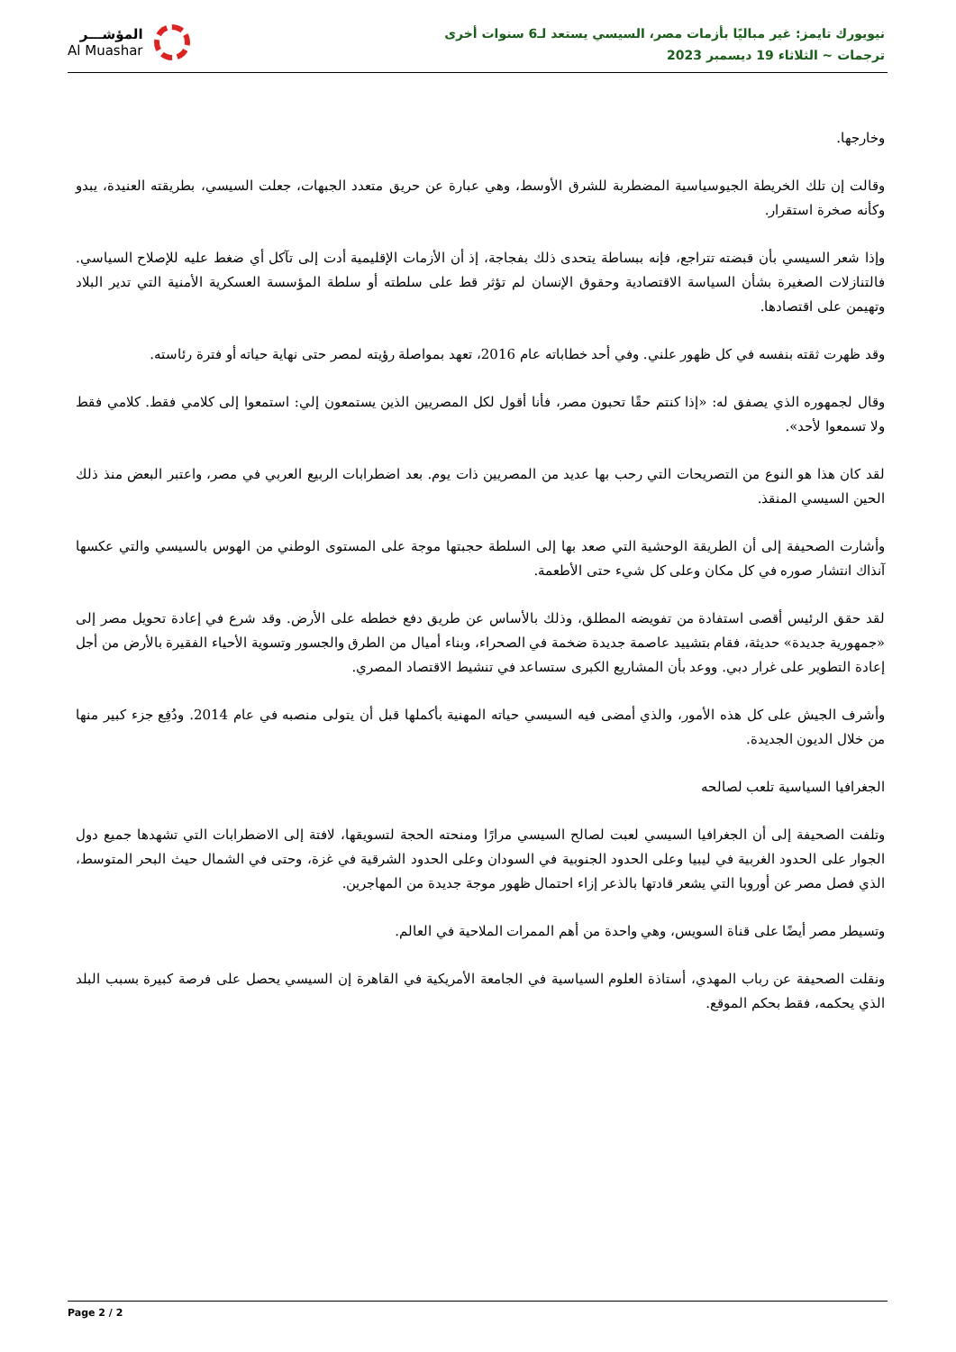نيويورك تايمز: غير مباليًا بأزمات مصر، السيسي يستعد لـ6 سنوات أخرى
ترجمات ~ الثلاثاء 19 ديسمبر 2023
المؤشـــر
Al Muashar
وخارجها.
وقالت إن تلك الخريطة الجيوسياسية المضطربة للشرق الأوسط، وهي عبارة عن حريق متعدد الجبهات، جعلت السيسي، بطريقته العنيدة، يبدو وكأنه صخرة استقرار.
وإذا شعر السيسي بأن قبضته تتراجع، فإنه ببساطة يتحدى ذلك بفجاجة، إذ أن الأزمات الإقليمية أدت إلى تآكل أي ضغط عليه للإصلاح السياسي. فالتنازلات الصغيرة بشأن السياسة الاقتصادية وحقوق الإنسان لم تؤثر قط على سلطته أو سلطة المؤسسة العسكرية الأمنية التي تدير البلاد وتهيمن على اقتصادها.
وقد ظهرت ثقته بنفسه في كل ظهور علني. وفي أحد خطاباته عام 2016، تعهد بمواصلة رؤيته لمصر حتى نهاية حياته أو فترة رئاسته.
وقال لجمهوره الذي يصفق له: «إذا كنتم حقًا تحبون مصر، فأنا أقول لكل المصريين الذين يستمعون إلي: استمعوا إلى كلامي فقط. كلامي فقط ولا تسمعوا لأحد».
لقد كان هذا هو النوع من التصريحات التي رحب بها عديد من المصريين ذات يوم. بعد اضطرابات الربيع العربي في مصر، واعتبر البعض منذ ذلك الحين السيسي المنقذ.
وأشارت الصحيفة إلى أن الطريقة الوحشية التي صعد بها إلى السلطة حجبتها موجة على المستوى الوطني من الهوس بالسيسي والتي عكسها آنذاك انتشار صوره في كل مكان وعلى كل شيء حتى الأطعمة.
لقد حقق الرئيس أقصى استفادة من تفويضه المطلق، وذلك بالأساس عن طريق دفع خططه على الأرض. وقد شرع في إعادة تحويل مصر إلى «جمهورية جديدة» حديثة، فقام بتشييد عاصمة جديدة ضخمة في الصحراء، وبناء أميال من الطرق والجسور وتسوية الأحياء الفقيرة بالأرض من أجل إعادة التطوير على غرار دبي. ووعد بأن المشاريع الكبرى ستساعد في تنشيط الاقتصاد المصري.
وأشرف الجيش على كل هذه الأمور، والذي أمضى فيه السيسي حياته المهنية بأكملها قبل أن يتولى منصبه في عام 2014. ودُفِع جزء كبير منها من خلال الديون الجديدة.
الجغرافيا السياسية تلعب لصالحه
وتلفت الصحيفة إلى أن الجغرافيا السيسي لعبت لصالح السيسي مرارًا ومنحته الحجة لتسويقها، لافتة إلى الاضطرابات التي تشهدها جميع دول الجوار على الحدود الغربية في ليبيا وعلى الحدود الجنوبية في السودان وعلى الحدود الشرقية في غزة، وحتى في الشمال حيث البحر المتوسط، الذي فصل مصر عن أوروبا التي يشعر قادتها بالذعر إزاء احتمال ظهور موجة جديدة من المهاجرين.
وتسيطر مصر أيضًا على قناة السويس، وهي واحدة من أهم الممرات الملاحية في العالم.
ونقلت الصحيفة عن رباب المهدي، أستاذة العلوم السياسية في الجامعة الأمريكية في القاهرة إن السيسي يحصل على فرصة كبيرة بسبب البلد الذي يحكمه، فقط بحكم الموقع.
Page 2 / 2